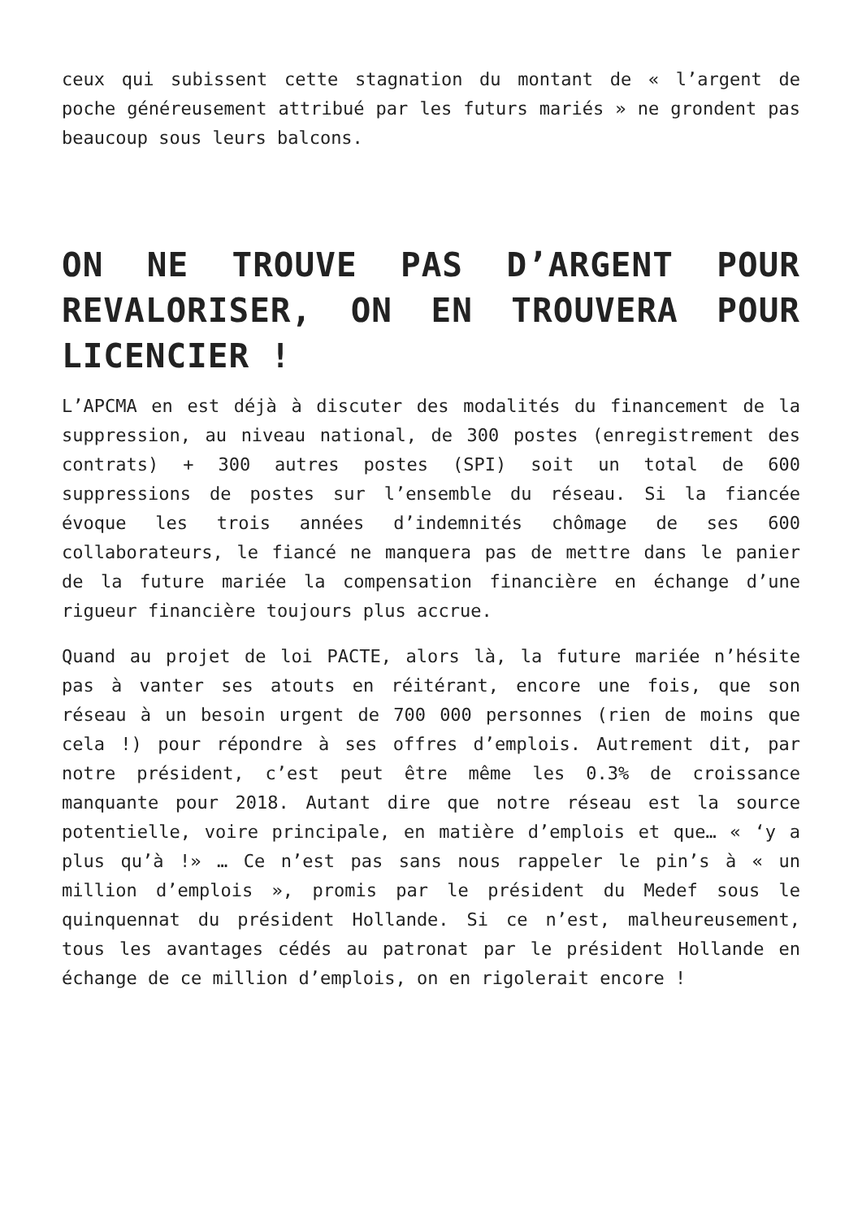ceux qui subissent cette stagnation du montant de « l’argent de poche généreusement attribué par les futurs mariés » ne grondent pas beaucoup sous leurs balcons.
ON NE TROUVE PAS D’ARGENT POUR REVALORISER, ON EN TROUVERA POUR LICENCIER !
L’APCMA en est déjà à discuter des modalités du financement de la suppression, au niveau national, de 300 postes (enregistrement des contrats) + 300 autres postes (SPI) soit un total de 600 suppressions de postes sur l’ensemble du réseau. Si la fiancée évoque les trois années d’indemnités chômage de ses 600 collaborateurs, le fiancé ne manquera pas de mettre dans le panier de la future mariée la compensation financière en échange d’une rigueur financière toujours plus accrue.
Quand au projet de loi PACTE, alors là, la future mariée n’hésite pas à vanter ses atouts en réitérant, encore une fois, que son réseau à un besoin urgent de 700 000 personnes (rien de moins que cela !) pour répondre à ses offres d’emplois. Autrement dit, par notre président, c’est peut être même les 0.3% de croissance manquante pour 2018. Autant dire que notre réseau est la source potentielle, voire principale, en matière d’emplois et que… « ‘y a plus qu’à !» … Ce n’est pas sans nous rappeler le pin’s à « un million d’emplois », promis par le président du Medef sous le quinquennat du président Hollande. Si ce n’est, malheureusement, tous les avantages cédés au patronat par le président Hollande en échange de ce million d’emplois, on en rigolerait encore !